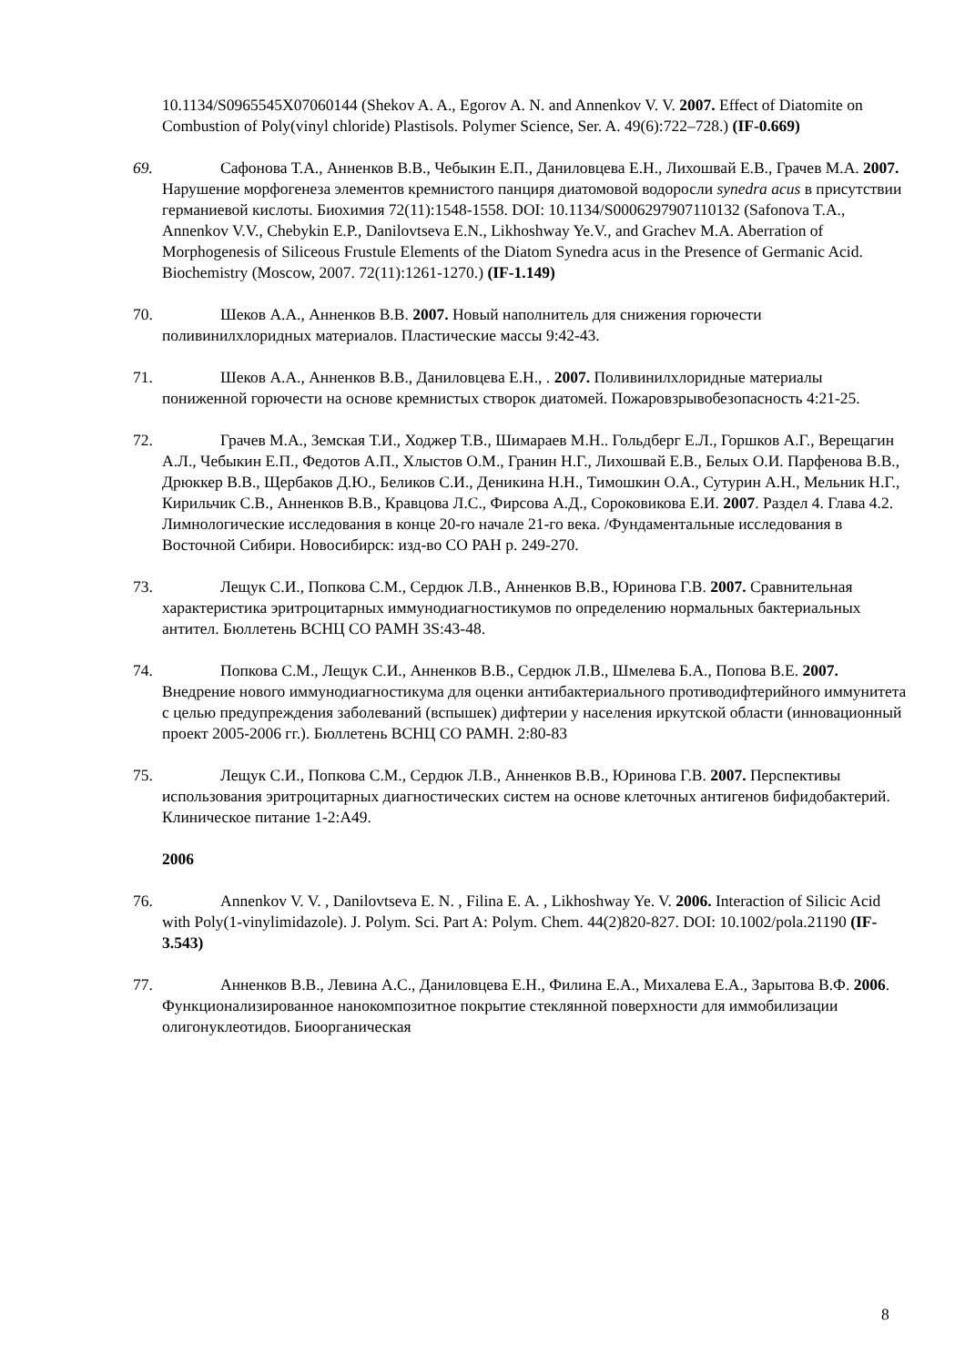10.1134/S0965545X07060144 (Shekov A. A., Egorov A. N. and Annenkov V. V. 2007. Effect of Diatomite on Combustion of Poly(vinyl chloride) Plastisols. Polymer Science, Ser. A. 49(6):722–728.) (IF-0.669)
69. Сафонова Т.А., Анненков В.В., Чебыкин Е.П., Даниловцева Е.Н., Лихошвай Е.В., Грачев М.А. 2007. Нарушение морфогенеза элементов кремнистого панциря диатомовой водоросли synedra acus в присутствии германиевой кислоты. Биохимия 72(11):1548-1558. DOI: 10.1134/S0006297907110132 (Safonova T.A., Annenkov V.V., Chebykin E.P., Danilovtseva E.N., Likhoshway Ye.V., and Grachev M.A. Aberration of Morphogenesis of Siliceous Frustule Elements of the Diatom Synedra acus in the Presence of Germanic Acid. Biochemistry (Moscow, 2007. 72(11):1261-1270.) (IF-1.149)
70. Шеков А.А., Анненков В.В. 2007. Новый наполнитель для снижения горючести поливинилхлоридных материалов. Пластические массы 9:42-43.
71. Шеков А.А., Анненков В.В., Даниловцева Е.Н., . 2007. Поливинилхлоридные материалы пониженной горючести на основе кремнистых створок диатомей. Пожаровзрывобезопасность 4:21-25.
72. Грачев М.А., Земская Т.И., Ходжер Т.В., Шимараев М.Н.. Гольдберг Е.Л., Горшков А.Г., Верещагин А.Л., Чебыкин Е.П., Федотов А.П., Хлыстов О.М., Гранин Н.Г., Лихошвай Е.В., Белых О.И. Парфенова В.В., Дрюккер В.В., Щербаков Д.Ю., Беликов С.И., Деникина Н.Н., Тимошкин О.А., Сутурин А.Н., Мельник Н.Г., Кирильчик С.В., Анненков В.В., Кравцова Л.С., Фирсова А.Д., Сороковикова Е.И. 2007. Раздел 4. Глава 4.2. Лимнологические исследования в конце 20-го начале 21-го века. /Фундаментальные исследования в Восточной Сибири. Новосибирск: изд-во СО РАН р. 249-270.
73. Лещук С.И., Попкова С.М., Сердюк Л.В., Анненков В.В., Юринова Г.В. 2007. Сравнительная характеристика эритроцитарных иммунодиагностикумов по определению нормальных бактериальных антител. Бюллетень ВСНЦ СО РАМН 3S:43-48.
74. Попкова С.М., Лещук С.И., Анненков В.В., Сердюк Л.В., Шмелева Б.А., Попова В.Е. 2007. Внедрение нового иммунодиагностикума для оценки антибактериального противодифтерийного иммунитета с целью предупреждения заболеваний (вспышек) дифтерии у населения иркутской области (инновационный проект 2005-2006 гг.). Бюллетень ВСНЦ СО РАМН. 2:80-83
75. Лещук С.И., Попкова С.М., Сердюк Л.В., Анненков В.В., Юринова Г.В. 2007. Перспективы использования эритроцитарных диагностических систем на основе клеточных антигенов бифидобактерий. Клиническое питание 1-2:А49.
2006
76. Annenkov V. V. , Danilovtseva E. N. , Filina E. A. , Likhoshway Ye. V. 2006. Interaction of Silicic Acid with Poly(1-vinylimidazole). J. Polym. Sci. Part A: Polym. Chem. 44(2)820-827. DOI: 10.1002/pola.21190 (IF-3.543)
77. Анненков В.В., Левина А.С., Даниловцева Е.Н., Филина Е.А., Михалева Е.А., Зарытова В.Ф. 2006. Функционализированное нанокомпозитное покрытие стеклянной поверхности для иммобилизации олигонуклеотидов. Биоорганическая
8